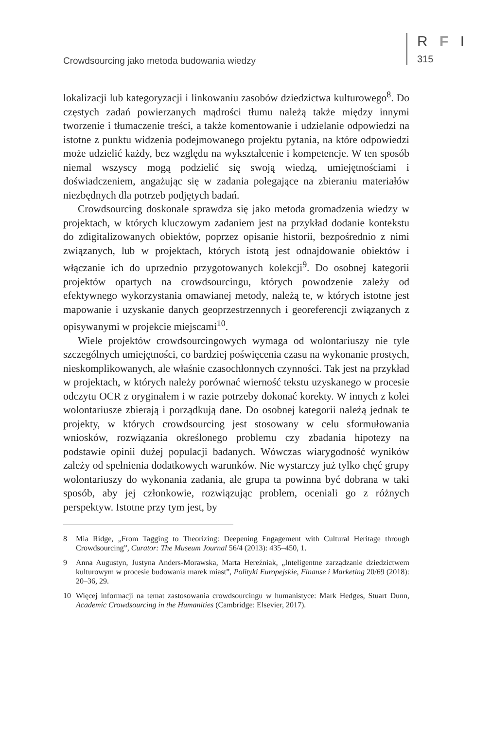Crowdsourcing jako metoda budowania wiedzy
R F I
315
lokalizacji lub kategoryzacji i linkowaniu zasobów dziedzictwa kulturowego<sup>8</sup>. Do częstych zadań powierzanych mądrości tłumu należą także między innymi tworzenie i tłumaczenie treści, a także komentowanie i udzielanie odpowiedzi na istotne z punktu widzenia podejmowanego projektu pytania, na które odpowiedzi może udzielić każdy, bez względu na wykształcenie i kompetencje. W ten sposób niemal wszyscy mogą podzielić się swoją wiedzą, umiejętnościami i doświadczeniem, angażując się w zadania polegające na zbieraniu materiałów niezbędnych dla potrzeb podjętych badań.
Crowdsourcing doskonale sprawdza się jako metoda gromadzenia wiedzy w projektach, w których kluczowym zadaniem jest na przykład dodanie kontekstu do zdigitalizowanych obiektów, poprzez opisanie historii, bezpośrednio z nimi związanych, lub w projektach, których istotą jest odnajdowanie obiektów i włączanie ich do uprzednio przygotowanych kolekcji<sup>9</sup>. Do osobnej kategorii projektów opartych na crowdsourcingu, których powodzenie zależy od efektywnego wykorzystania omawianej metody, należą te, w których istotne jest mapowanie i uzyskanie danych geoprzestrzennych i georeferencji związanych z opisywanymi w projekcie miejscami<sup>10</sup>.
Wiele projektów crowdsourcingowych wymaga od wolontariuszy nie tyle szczególnych umiejętności, co bardziej poświęcenia czasu na wykonanie prostych, nieskomplikowanych, ale właśnie czasochłonnych czynności. Tak jest na przykład w projektach, w których należy porównać wierność tekstu uzyskanego w procesie odczytu OCR z oryginałem i w razie potrzeby dokonać korekty. W innych z kolei wolontariusze zbierają i porządkują dane. Do osobnej kategorii należą jednak te projekty, w których crowdsourcing jest stosowany w celu sformułowania wniosków, rozwiązania określonego problemu czy zbadania hipotezy na podstawie opinii dużej populacji badanych. Wówczas wiarygodność wyników zależy od spełnienia dodatkowych warunków. Nie wystarczy już tylko chęć grupy wolontariuszy do wykonania zadania, ale grupa ta powinna być dobrana w taki sposób, aby jej członkowie, rozwiązując problem, oceniali go z różnych perspektyw. Istotne przy tym jest, by
8 Mia Ridge, „From Tagging to Theorizing: Deepening Engagement with Cultural Heritage through Crowdsourcing”, Curator: The Museum Journal 56/4 (2013): 435–450, 1.
9 Anna Augustyn, Justyna Anders-Morawska, Marta Hereźniak, „Inteligentne zarządzanie dziedzictwem kulturowym w procesie budowania marek miast”, Polityki Europejskie, Finanse i Marketing 20/69 (2018): 20–36, 29.
10 Więcej informacji na temat zastosowania crowdsourcingu w humanistyce: Mark Hedges, Stuart Dunn, Academic Crowdsourcing in the Humanities (Cambridge: Elsevier, 2017).